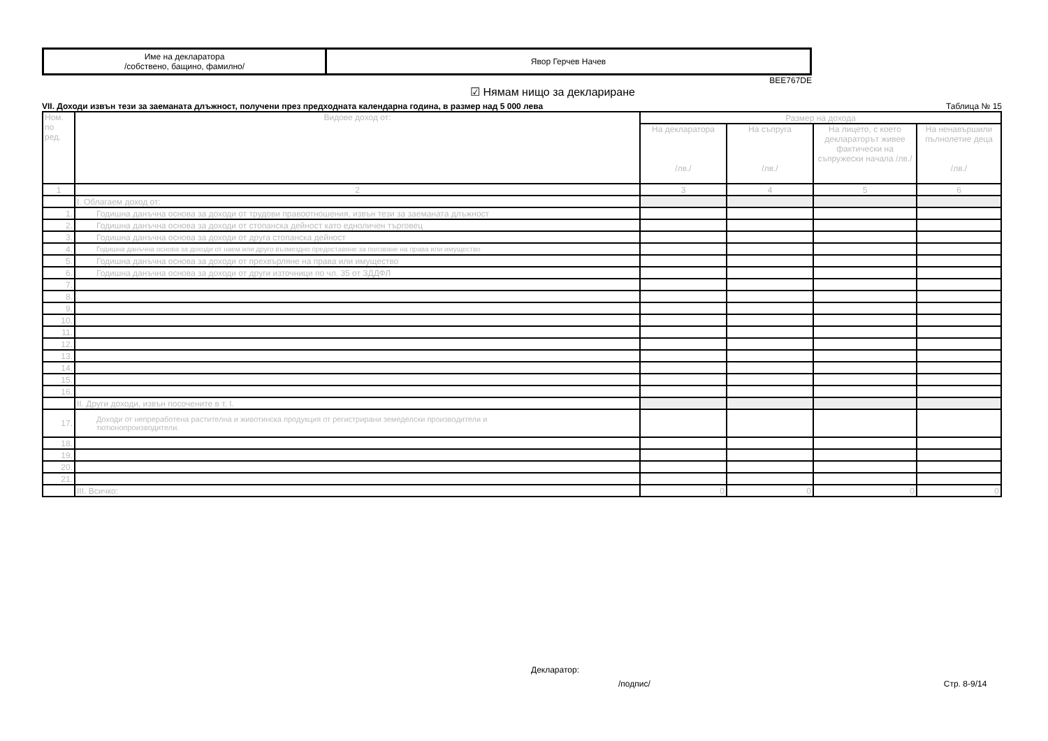| Име на декларатора /собствено, бащино, фамилно/ | Явор Герчев Начев |
BEE767DE
☑ Нямам нищо за деклариране
VII. Доходи извън тези за заеманата длъжност, получени през предходната календарна година, в размер над 5 000 лева Таблица № 15
| Ном. по ред. | Видове доход от: | Размер на дохода | | | |
| --- | --- | --- | --- | --- | --- |
| | | На декларатора /лв./ | На съпруга /лв./ | На лицето, с което декларатορът живее фактически на съпружески начала /лв./ | На ненавършили пълнолетие деца /лв./ |
| 1 | 2 | 3 | 4 | 5 | 6 |
| | I. Облагаем доход от: | | | | |
| 1. | Годишна данъчна основа за доходи от трудови правоотношения, извън тези за заеманата длъжност | | | | |
| 2. | Годишна данъчна основа за доходи от стопанска дейност като едноличен търговец | | | | |
| 3. | Годишна данъчна основа за доходи от друга стопанска дейност | | | | |
| 4. | Годишна данъчна основа за доходи от наем или друго възмездно предоставяне за ползване на права или имущество | | | | |
| 5. | Годишна данъчна основа за доходи от прехвърляне на права или имущество | | | | |
| 6. | Годишна данъчна основа за доходи от други източници по чл. 35 от ЗДДФЛ | | | | |
| 7. | | | | | |
| 8. | | | | | |
| 9. | | | | | |
| 10. | | | | | |
| 11. | | | | | |
| 12. | | | | | |
| 13. | | | | | |
| 14. | | | | | |
| 15. | | | | | |
| 16. | | | | | |
| | II. Други доходи, извън посочените в т. I. | | | | |
| 17. | Доходи от непреработена растителна и животинска продукция от регистрирани земеделски производители и тютюнопроизводители. | | | | |
| 18. | | | | | |
| 19. | | | | | |
| 20. | | | | | |
| 21. | | | | | |
| | III. Всичко: | 0 | 0 | 0 | 0 |
Декларатор:
/подпис/ Стр. 8-9/14